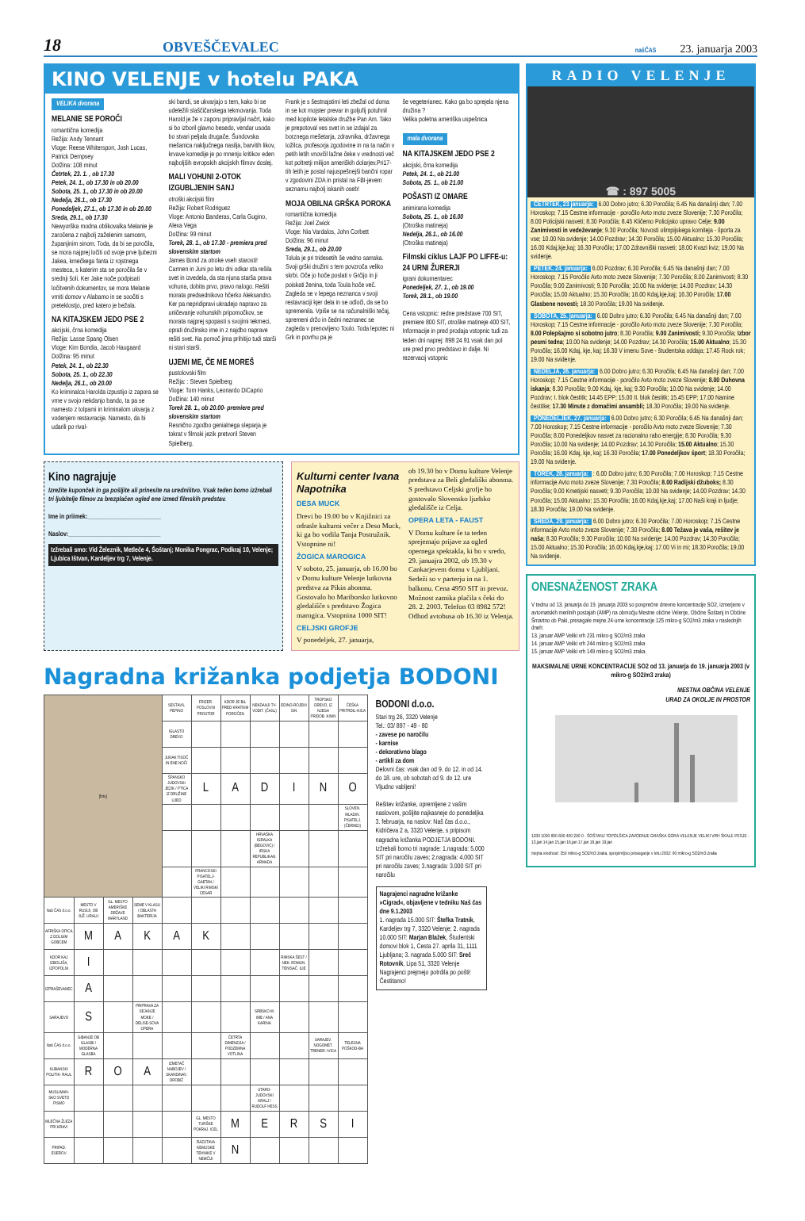18 OBVEŠČEVALEC našČAS 23. januarja 2003
KINO VELENJE v hotelu PAKA
VELIKA dvorana
MELANIE SE POROČI
romantična komedija
Režija: Andy Tennant
Vloge: Reese Whiterspon, Josh Lucas, Patrick Dempsey
Dolžina: 108 minut
Četrtek, 23. 1. , ob 17.30
Petek, 24. 1., ob 17.30 in ob 20.00
Sobota, 25. 1., ob 17.30 in ob 20.00
Nedelja, 26.1., ob 17.30
Ponedeljek, 27.1., ob 17.30 in ob 20.00
Sreda, 29.1., ob 17.30
Newyorška modna oblikovalka Melanie je zaročena z najbolj zaželenim samcem, županjinim sinom. Toda, da bi se poročila, se mora najprej ločiti od svoje prve ljubezni Jakea, kmečkega fanta iz rojstnega mesteca, s katerim sta se poročila še v srednji šoli. Ker Jake noče podpisati ločitvenih dokumentov, se mora Melanie vrniti domov v Alabamo in se soočiti s preteklostjo, pred katero je bežala.
NA KITAJSKEM JEDO PSE 2
akcijski, črna komedija
Režija: Lasse Spang Olsen
Vloge: Kim Bondia, Jacob Haugaard
Dolžina: 95 minut
Petek, 24. 1., ob 22.30
Sobota, 25. 1., ob 22.30
Nedelja, 26.1., ob 20.00
Ko kriminalca Harolda izpustijo iz zapora se vrne v svojo nekdanjo bando, ta pa se namesto z tolpami in kriminalom ukvarja z vodenjem restavracije. Namesto, da bi udarili po rival-
ski bandi, se ukvarjajo s tem, kako bi se udeležili slaščičarskega tekmovanja. Toda Harold je že v zaporu pripravljal načrt, kako si bo izboril glavno besedo, vendar usoda bo stvari peljala drugače. Šundovska mešanica naključnega nasilja, barvitih likov, krvave komedije je po mnenju kritikov eden najboljših evropskih akcijskih filmov doslej.
MALI VOHUNI 2-OTOK IZGUBLJENIH SANJ
otroški akcijski film
Režija: Robert Rodriguez
Vloge: Antonio Banderas, Carla Gugino, Alexa Vega
Dolžina: 99 minut
Torek, 28. 1., ob 17.30 - premiera pred slovenskim startom
James Bond za otroke vseh starosti! Carmen in Juni po letu dni odkar sta rešila svet in izvedela, da sta njuna starša prava vohuna, dobita prvo, pravo nalogo. Rešiti morata predsednikovo hčerko Aleksandro. Ker pa nepridipravi ukradejo napravo za uničevanje vohunskih pripomočkov, se morata najprej spopasti s svojimi tekmeci, oprati družinsko ime in z najdbo naprave rešiti svet. Na pomoč jima prihitijo tudi starši ni stari starši.
UJEMI ME, ČE ME MOREŠ
pustolovski film
Režija: : Steven Spielberg
Vloge: Tom Hanks, Leonardo DiCaprio
Dolžina: 140 minut
Torek 28. 1., ob 20.00- premiere pred slovenskim startom
Resnično zgodbo genialnega sleparja je tokrat v filmski jezik pretvoril Steven Spielberg.
Frank je s šestnajstimi leti zbežal od doma in se kot mojster prevar in goljufij potuhnil med kopilote letalske družbe Pan Am. Tako je prepotoval ves svet in se izdajal za borznega mešetarja, zdravnika, državnega tožilca, profesorja zgodovine in na ta način v petih letih vnovčil lažne čeke v vrednosti več kot poltretji milijon ameriških dolarjev.Pri17-tih letih je postal najuspešnejši bančni ropar v zgodovini ZDA in pristal na FBI-jevem seznamu najbolj iskanih oseb!
MOJA OBILNA GRŠKA POROKA
romantična komedija
Režija: Joel Zwick
Vloge: Nia Vardalos, John Corbett
Dolžina: 96 minut
Sreda, 29.1., ob 20.00
Tolula je pri tridesetih še vedno samska. Svoji grški družini s tem povzroča veliko skrbi. Oče jo hoče poslati v Grčijo in ji poiskati ženina, toda Toula hoče več. Zagleda se v lepega neznanca v svoji restavraciji kjer dela in se odloči, da se bo spremenila. Vpiše se na računalniški tečaj, spremeni držo in čedni neznanec se zagleda v prenovljeno Toulo. Toda lepotec ni Grk in povrhu pa je
še vegeterianec. Kako ga bo sprejela njena družina ?
Velika poletna ameriška uspešnica
mala dvorana
NA KITAJSKEM JEDO PSE 2
akcijski, črna komedija
Petek, 24. 1., ob 21.00
Sobota, 25. 1., ob 21.00
POŠASTI IZ OMARE
animirana komedija
Sobota, 25. 1., ob 16.00
(Otroška matineja)
Nedelja, 26.1., ob 16.00
(Otroška matineja)
Filmski ciklus LAJF PO LIFFE-u: 24 URNI ŽURERJI
igrani dokumentarec
Ponedeljek, 27. 1., ob 19.00
Torek, 28.1., ob 19.00
Cena vstopnic: redne predstave 700 SIT, premiere 800 SIT, otroške matineje 400 SIT,
Informacije in pred prodaja vstopnic tudi za teden dni naprej: 898 24 91 vsak dan pol ure pred prvo predstavo in dalje. Ni rezervacij vstopnic
Kino nagrajuje
Izrežite kuponček in ga pošljite ali prinesite na uredništvo. Vsak teden bomo izžrebali tri ljubitelje filmov za brezplačen ogled ene izmed filmskih predstav.
Ime in priimek:________________________
Naslov:______________________________
Izžrebali smo: Vid Železnik, Metleče 4, Šoštanj; Monika Pongrac, Podkraj 10, Velenje; Ljubica Ištvan, Kardeljev trg 7, Velenje.
Kulturni center Ivana Napotnika
DESA MUCK
Drevi bo 19.00 bo v Knjižnici za odrasle kulturni večer z Deso Muck, ki ga bo vodila Tanja Postružnik. Vstopnine ni!
ŽOGICA MAROGICA
V soboto, 25. januarja, ob 16.00 bo v Domu kulture Velenje lutkovna predstva za Pikin abonma. Gostovalo bo Mariborsko lutkovno gledališče s predstavo Žogica marogica. Vstopnina 1000 SIT!
CELJSKI GROFJE
V ponedeljek, 27. januarja,
ob 19.30 bo v Domu kulture Velenje predstava za Beli gledališki abonma. S predstavo Celjski grofje bo gostovalo Slovensko ljudsko gledališče iz Celja.
OPERA LETA - FAUST
V Domu kulture še ta teden sprejemajo prijave za ogled opernega spektakla, ki bo v sredo, 29. januajra 2002, ob 19.30 v Cankarjevem domu v Ljubljani. Sedeži so v parterju in na 1. balkonu. Cena 4950 SIT in prevoz. Možnost zamika plačila s čeki do 28. 2. 2003. Telefon 03 8982 572! Odhod avtobusa ob 16.30 iz Velenja.
Nagradna križanka podjetja BODONI
| [foto] | | | | SESTAVIL PEPINO | FRIZER. POSLOVNI PROSTOR | KDOR JE BIL PRED KRATKIM POROČEN | NEKDANJI TV- VODIT. (ČASL) | EDINO-ROJENI SIN | TROPSKO DREVO, IZ NJEGA PRIDOB. KININ | ČEŠKA PRITRDIL-NICA |
| | | | | IGLASTO DREVO | | | | | | |
| | | | | JUNAK TISOČ IN ENE NOČI | | | | | | |
| | | | | ŠPANSKO JUDOVSKI JEZIK / PTICA IZ DRUŽINE UJED | L | A | D | I | N | O |
| | | | | | | | | | | SLOVEN. MLADIN. PISATELJ. (ČERNEJ) |
| | | | | | | | HRVAŠKA IGRALKA (BEGOVIĆ) / IRSKA REPUBLIKAN. ARMADA | | | |
| | | | | | FRANCOSKI PISATELJ- GAETAN / VELIKI RIMSKI CESAR | | | | | |
| Naš ČAS d.o.o. | MESTO V RUSIJI, OB JUŽ. URALU | GL. MESTO AMERIŠKE DRŽAVE MARYLAND | SEME V KLASU / OBLASTA BAKTERIJA | | | | | | | |
| AFRIŠKA OPICA Z DOLGIM GOBCEM | M | A | K | A | K | | | | | |
| KDOR KAJ IZBOLJŠA, IZPOPOLNI | I | | | | | | | RIMSKA ŠEST / NEK. ROMUN. TENISAČ. ILIE | | |
| IZPRAŠEVANEC | A | | | | | | | | | |
| SARAJEVO | S | | PRIPRAVA ZA SEJANJE MOKE / DELISE-SOVA OPERA | | | | SRBSKO M. IME / ANA KARINA | | | |
| Naš ČAS d.o.o. | GIBANJE OB GLASBI / MODERNA GLASBA | | | | | ČETRTA DIMENZIJA / PODZEMNA VOTLINA | | | SARAJEV. NOGOMET. TRENER- IVICA | TELESNA POŠKOD-BA |
| KUBANSKI POLITIK- RAUL | R | O | A | IZMETAČ NABOJEV / SKANDINAV. DROBIŽ | | | | | | |
| MUSLIMAN-SKO SVETO PISMO | | | | | | | STARO-JUDOVSKI KRALJ / RUDOLF HESS | | | |
| MLEČNA ŽLEZA PRI KRAVI | | | | | GL. MESTO TURŠKE POKRAJ. ICEL | M | E | R | S | I |
| PRIPAD. ESEROV | | | | | RAZSTAVA KEMIJSKE TEHNIKE V NEMČIJI | N | | | | |
BODONI d.o.o.
Stari trg 26, 3320 Velenje
Tel.: 03/ 897 - 49 - 80
- zavese po naročilu
- karnise
- dekorativno blago
- artikli za dom
Delovni čas: vsak dan od 9. do 12. in od 14. do 18. ure, ob sobotah od 9. do 12. ure
Vljudno vabljeni!
Rešitev križanke, opremljene z vašim naslovom, pošljite najkasneje do ponedeljka 3. februarja, na naslov: Naš čas d.o.o., Kidričeva 2 a, 3320 Velenje, s pripisom nagradna križanka PODJETJA BODONI. Izžrebali bomo tri nagrade: 1.nagrada: 5.000 SIT pri naročilu zaves; 2.nagrada: 4.000 SIT pri naročilu zaves; 3.nagrada: 3.000 SIT pri naročilu
Nagrajenci nagradne križanke »Cigrad«, objavljene v tedniku Naš čas dne 9.1.2003
1. nagrada 15.000 SIT: Štefka Tratnik, Kardeljev trg 7, 3320 Velenje; 2. nagrada 10.000 SIT: Marjan Blažek, Študentski domovi blok 1, Cesta 27. aprila 31, 1111 Ljubljana; 3. nagrada 5.000 SIT: Sreč Rotovnik, Lipa 51, 3320 Velenje
Nagrajenci prejmejo potrdila po pošti! Čestitamo!
RADIO VELENJE
☎ : 897 5005
ČETRTEK, 23 januarja: 6.00 Dobro jutro; 6.30 Poročila; 6.45 Na današnji dan; 7.00 Horoskop; 7.15 Cestne informacije - poročilo Avto moto zveze Slovenije; 7.30 Poročila; 8.00 Policijski nasveti; 8.30 Poročila; 8.45 Kličemo Policijsko upravo Celje; 9.00 Zanimivosti in vedeževanje; 9.30 Poročila; Novosti olimpijskega komiteja - športa za vse; 10.00 Na svidenje; 14.00 Pozdrav; 14.30 Poročila; 15.00 Aktualno; 15.30 Poročila; 16.00 Kdaj,kje,kaj; 16.30 Poročila; 17.00 Zdravniški nasveti; 18.00 Kvazi kviz; 19.00 Na svidenje.
PETEK, 24. januarja: 6.00 Pozdrav; 6.30 Poročila; 6.45 Na današnji dan; 7.00 Horoskop; 7.15 Poročilo Avto moto zveze Slovenije; 7.30 Poročila; 8.00 Zanimivosti; 8.30 Poročila; 9.00 Zanimivosti; 9.30 Poročila; 10.00 Na svidenje; 14.00 Pozdrav; 14.30 Poročila; 15.00 Aktualno; 15.30 Poročila; 16.00 Kdaj,kje,kaj; 16.30 Poročila; 17.00 Glasbene novosti; 18.30 Poročila; 19.00 Na svidenje.
SOBOTA, 25. januarja: 6.00 Dobro jutro; 6.30 Poročila; 6.45 Na današnji dan; 7.00 Horoskop; 7.15 Cestne informacije - poročilo Avto moto zveze Slovenije; 7.30 Poročila; 8.00 Polepšajmo si sobotno jutro; 8.30 Poročila; 9.00 Zanimivosti; 9.30 Poročila; Izbor pesmi tedna; 10.00 Na svidenje; 14.00 Pozdrav; 14.30 Poročila; 15.00 Aktualno; 15.30 Poročila; 16.00 Kdaj, kje, kaj; 16.30 V imenu Sove - študentska oddaja; 17.45 Rock rok; 19.00 Na svidenje.
NEDELJA, 26. januarja: 6.00 Dobro jutro; 6.30 Poročila; 6.45 Na današnji dan; 7.00 Horoskop; 7.15 Cestne informacije - poročilo Avto moto zveze Slovenije; 8.00 Duhovna iskanja; 8.30 Poročila; 9.00 Kdaj, kje, kaj; 9.30 Poročila; 10.00 Na svidenje; 14.00 Pozdrav; I. blok čestitk; 14.45 EPP; 15.00 II. blok čestitk; 15.45 EPP; 17.00 Namine čestitke; 17.30 Minute z domačimi ansambli; 18.30 Poročila; 19.00 Na svidenje.
PONEDELJEK, 27. januarja: 6.00 Dobro jutro; 6.30 Poročila; 6.45 Na današnji dan; 7.00 Horoskop; 7.15 Cestne informacije - poročilo Avto moto zveze Slovenije; 7.30 Poročila; 8.00 Ponedeljkov nasvet za racionalno rabo energije; 8.30 Poročila; 9.30 Poročila; 10.00 Na svidenje; 14.00 Pozdrav; 14.30 Poročila; 15.00 Aktualno; 15.30 Poročila; 16.00 Kdaj, kje, kaj; 16.30 Poročila; 17.00 Ponedeljkov šport; 18.30 Poročila; 19.00 Na svidenje.
TOREK, 28. januarja: : 6.00 Dobro jutro; 6.30 Poročila; 7.00 Horoskop; 7.15 Cestne informacije Avto moto zveze Slovenije; 7.30 Poročila; 8.00 Radijski džuboks; 8.30 Poročila; 9.00 Kmetijski nasveti; 9.30 Poročila; 10.00 Na svidenje; 14.00 Pozdrav; 14.30 Poročila; 15.00 Aktualno; 15.30 Poročila; 16.00 Kdaj,kje,kaj; 17.00 Naši kraji in ljudje; 18.30 Poročila; 19.00 Na svidenje.
SREDA, 29. januarja: 6.00 Dobro jutro; 6.30 Poročila; 7.00 Horoskop; 7.15 Cestne informacije Avto moto zveze Slovenije; 7.30 Poročila; 8.00 Težava je vaša, rešitev je naša; 8.30 Poročila; 9.30 Poročila; 10.00 Na svidenje; 14.00 Pozdrav; 14.30 Poročila; 15.00 Aktualno; 15.30 Poročila; 16.00 Kdaj,kje,kaj; 17.00 Vi in mi; 18.30 Poročila; 19.00 Na svidenje.
ONESNAŽENOST ZRAKA
V tednu od 13. januarja do 19. januarja 2003 so povprečne dnevne koncentracije SO2, izmerjene v avtomatskih merilnih postajah (AMP) na območju Mestne občine Velenje, Občine Šoštanj in Občine Šmartno ob Paki, presegale mejne 24-urne koncentracije 125 mikro-g SO2/m3 zraka v naslednjih dneh:
13. januar AMP Veliki vrh 231 mikro-g SO2/m3 zraka
14. januar AMP Veliki vrh 244 mikro-g SO2/m3 zraka
15. januar AMP Veliki vrh 149 mikro-g SO2/m3 zraka.
MAKSIMALNE URNE KONCENTRACIJE SO2 od 13. januarja do 19. januarja 2003 (v mikro-g SO2/m3 zraka)
MESTNA OBČINA VELENJE
URAD ZA OKOLJE IN PROSTOR
1200 1000 800 600 400 200 0 · ŠOŠTANJ TOPOLŠICA ZAVODNJE GRAŠKA GORA VELENJE VELIKI VRH ŠKALE PESJE · 13.jan 14.jan 15.jan 16.jan 17.jan 18.jan 19.jan
mejna vrednost: 350 mikro-g SO2/m3 zraka, sprejemljivo preseganje v letu 2002: 90 mikro-g SO2/m3 zraka